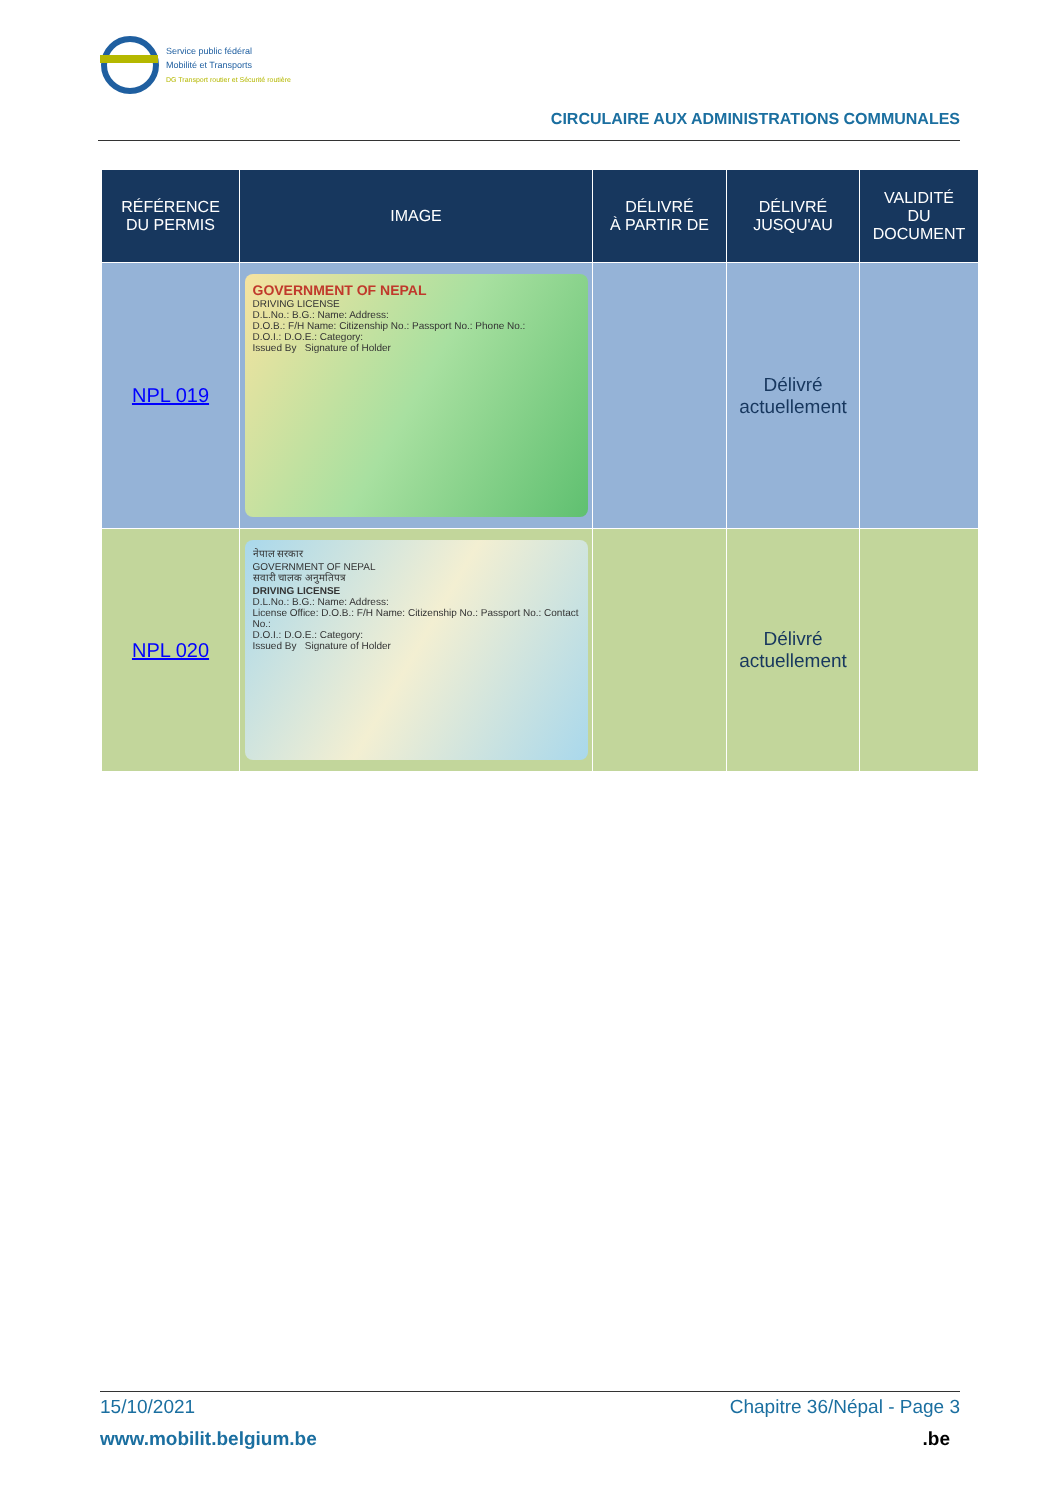Service public fédéral
Mobilité et Transports
DG Transport routier et Sécurité routière
CIRCULAIRE AUX ADMINISTRATIONS COMMUNALES
| RÉFÉRENCE DU PERMIS | IMAGE | DÉLIVRÉ À PARTIR DE | DÉLIVRÉ JUSQU'AU | VALIDITÉ DU DOCUMENT |
| --- | --- | --- | --- | --- |
| NPL 019 | GOVERNMENT OF NEPAL DRIVING LICENSE D.L.No.: B.G.: Name: Address: D.O.B.: F/H Name: Citizenship No.: Passport No.: Phone No.: D.O.I.: D.O.E.: Category: Issued By Signature of Holder | | Délivré actuellement | |
| NPL 020 | नेपाल सरकार GOVERNMENT OF NEPAL सवारी चालक अनुमतिपत्र DRIVING LICENSE D.L.No.: B.G.: Name: Address: License Office: D.O.B.: F/H Name: Citizenship No.: Passport No.: Contact No.: D.O.I.: D.O.E.: Category: Issued By Signature of Holder | | Délivré actuellement | |
15/10/2021 Chapitre 36/Népal - Page 3
www.mobilit.belgium.be.be